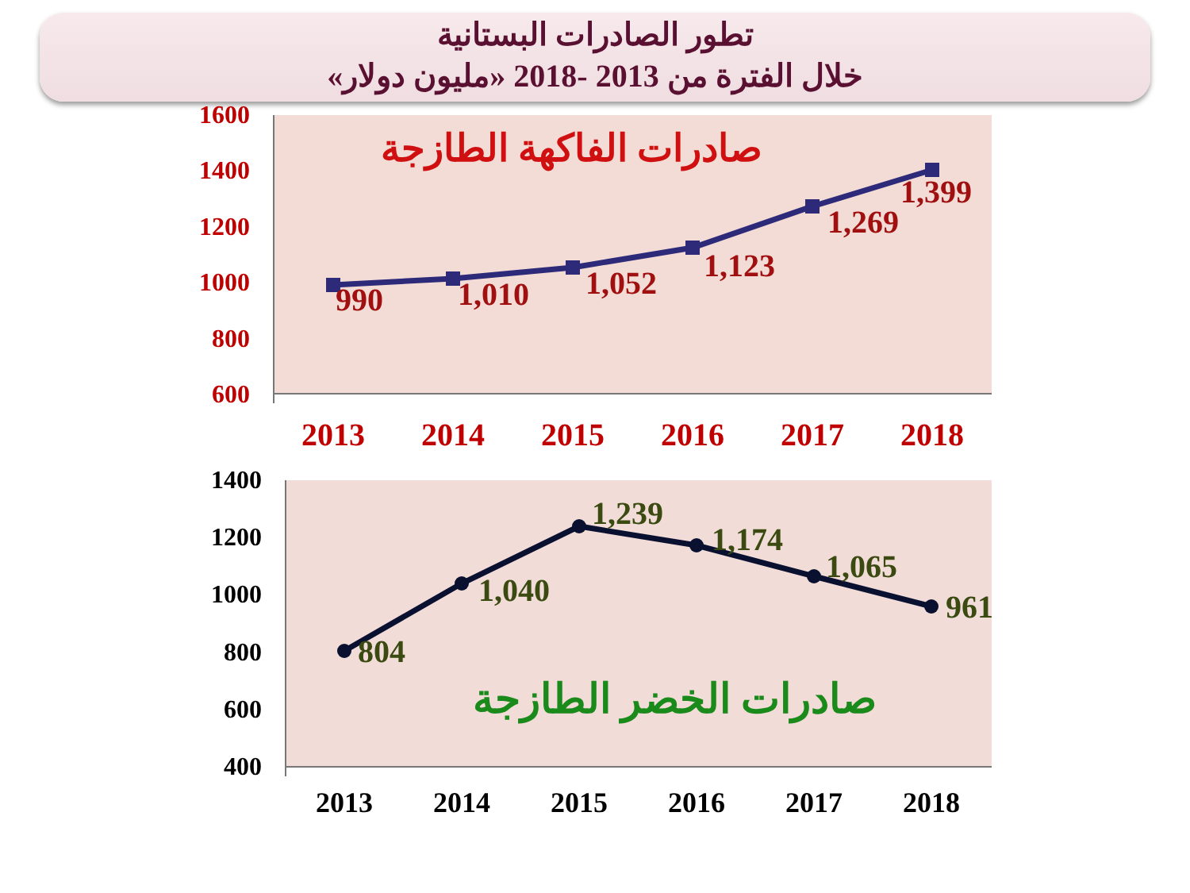تطور الصادرات البستانية
خلال الفترة من 2013 -2018 «مليون دولار»
1600
1400
1200
1000
800
600
صادرات الفاكهة الطازجة
990
1,010
1,052
1,123
1,269
1,399
2013
2014
2015
2016
2017
2018
1400
1200
1000
800
600
400
804
1,040
1,239
1,174
1,065
961
صادرات الخضر الطازجة
2013
2014
2015
2016
2017
2018